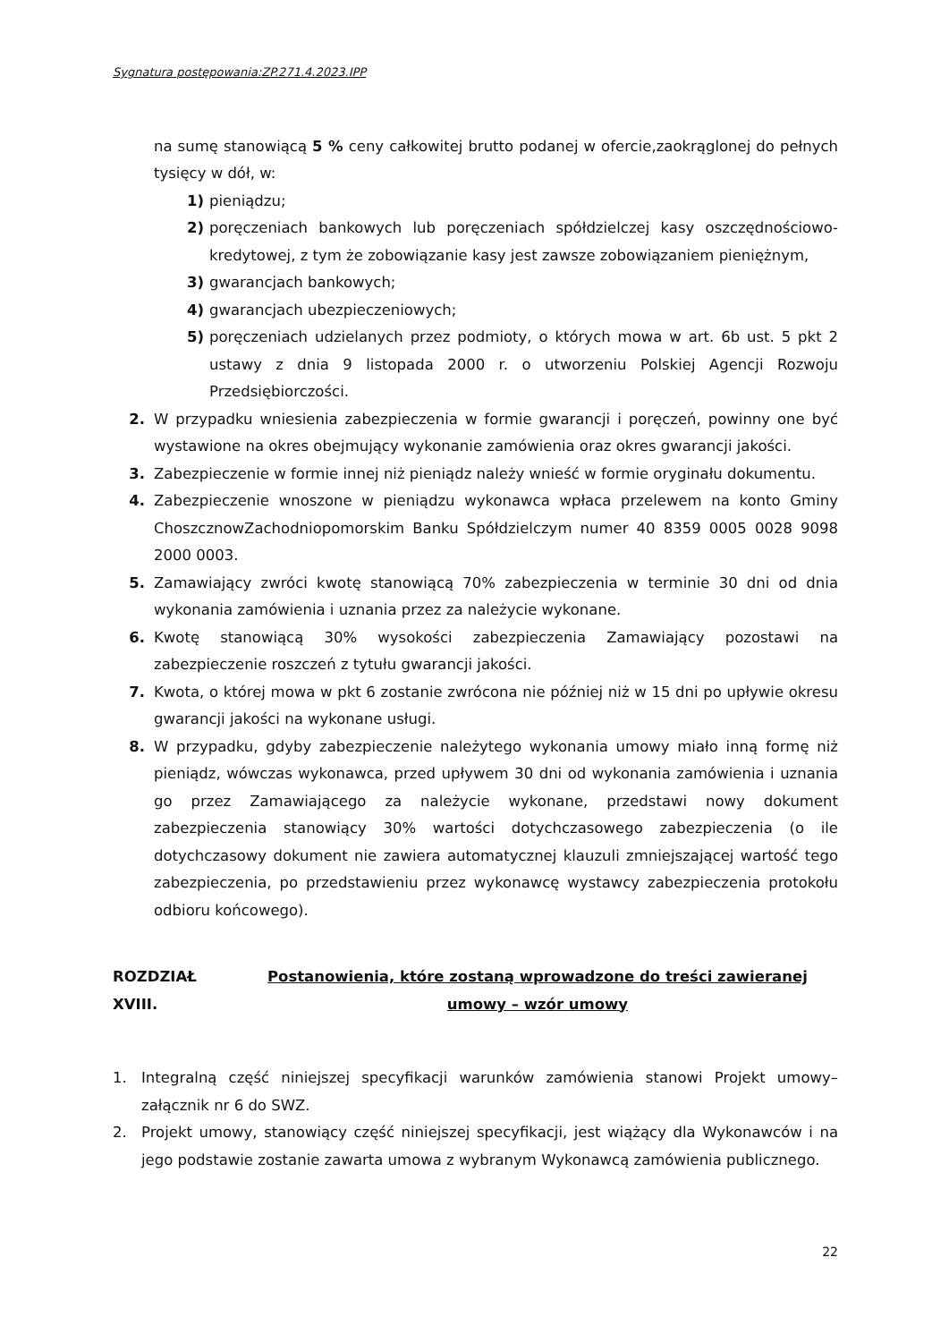Sygnatura postępowania:ZP.271.4.2023.IPP
na sumę stanowiącą 5 % ceny całkowitej brutto podanej w ofercie,zaokrąglonej do pełnych tysięcy w dół, w:
1) pieniądzu;
2) poręczeniach bankowych lub poręczeniach spółdzielczej kasy oszczędnościowo-kredytowej, z tym że zobowiązanie kasy jest zawsze zobowiązaniem pieniężnym,
3) gwarancjach bankowych;
4) gwarancjach ubezpieczeniowych;
5) poręczeniach udzielanych przez podmioty, o których mowa w art. 6b ust. 5 pkt 2 ustawy z dnia 9 listopada 2000 r. o utworzeniu Polskiej Agencji Rozwoju Przedsiębiorczości.
2. W przypadku wniesienia zabezpieczenia w formie gwarancji i poręczeń, powinny one być wystawione na okres obejmujący wykonanie zamówienia oraz okres gwarancji jakości.
3. Zabezpieczenie w formie innej niż pieniądz należy wnieść w formie oryginału dokumentu.
4. Zabezpieczenie wnoszone w pieniądzu wykonawca wpłaca przelewem na konto Gminy ChoszcznowZachodniopomorskim Banku Spółdzielczym numer 40 8359 0005 0028 9098 2000 0003.
5. Zamawiający zwróci kwotę stanowiącą 70% zabezpieczenia w terminie 30 dni od dnia wykonania zamówienia i uznania przez za należycie wykonane.
6. Kwotę stanowiącą 30% wysokości zabezpieczenia Zamawiający pozostawi na zabezpieczenie roszczeń z tytułu gwarancji jakości.
7. Kwota, o której mowa w pkt 6 zostanie zwrócona nie później niż w 15 dni po upływie okresu gwarancji jakości na wykonane usługi.
8. W przypadku, gdyby zabezpieczenie należytego wykonania umowy miało inną formę niż pieniądz, wówczas wykonawca, przed upływem 30 dni od wykonania zamówienia i uznania go przez Zamawiającego za należycie wykonane, przedstawi nowy dokument zabezpieczenia stanowiący 30% wartości dotychczasowego zabezpieczenia (o ile dotychczasowy dokument nie zawiera automatycznej klauzuli zmniejszającej wartość tego zabezpieczenia, po przedstawieniu przez wykonawcę wystawcy zabezpieczenia protokołu odbioru końcowego).
ROZDZIAŁ XVIII. Postanowienia, które zostaną wprowadzone do treści zawieranej umowy – wzór umowy
1. Integralną część niniejszej specyfikacji warunków zamówienia stanowi Projekt umowy–załącznik nr 6 do SWZ.
2. Projekt umowy, stanowiący część niniejszej specyfikacji, jest wiążący dla Wykonawców i na jego podstawie zostanie zawarta umowa z wybranym Wykonawcą zamówienia publicznego.
22